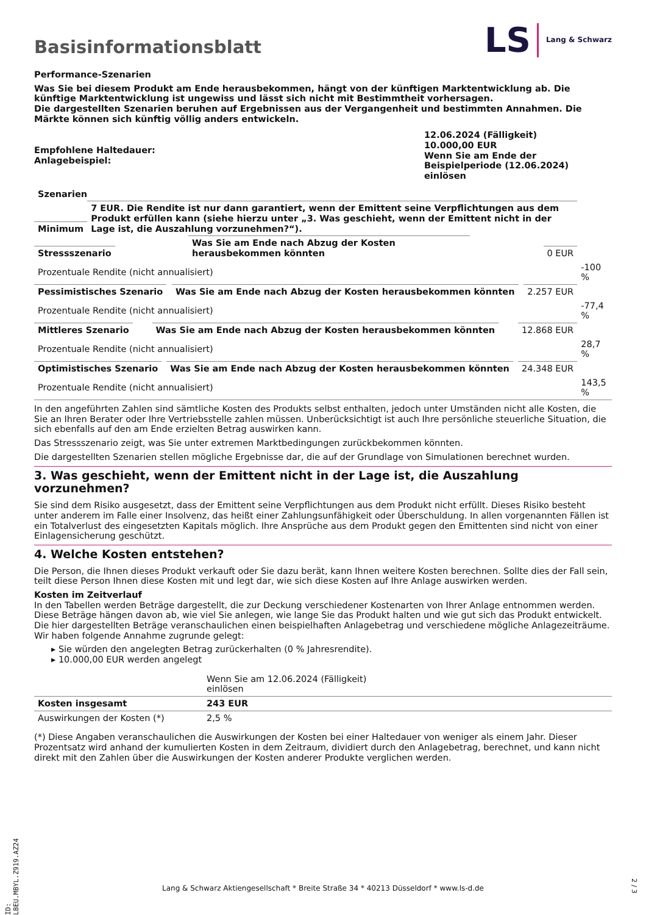Basisinformationsblatt
LS Lang & Schwarz
Performance-Szenarien
Was Sie bei diesem Produkt am Ende herausbekommen, hängt von der künftigen Marktentwicklung ab. Die künftige Marktentwicklung ist ungewiss und lässt sich nicht mit Bestimmtheit vorhersagen.
Die dargestellten Szenarien beruhen auf Ergebnissen aus der Vergangenheit und bestimmten Annahmen. Die Märkte können sich künftig völlig anders entwickeln.
| Empfohlene Haltedauer: Anlagebeispiel: | 12.06.2024 (Fälligkeit) 10.000,00 EUR Wenn Sie am Ende der Beispielperiode (12.06.2024) einlösen |
| Szenarien | | |
| --- | --- | --- |
| Minimum | 7 EUR. Die Rendite ist nur dann garantiert, wenn der Emittent seine Verpflichtungen aus dem Produkt erfüllen kann (siehe hierzu unter „3. Was geschieht, wenn der Emittent nicht in der Lage ist, die Auszahlung vorzunehmen?“). | |
| Stressszenario | Was Sie am Ende nach Abzug der Kosten herausbekommen könnten | 0 EUR |
| | Prozentuale Rendite (nicht annualisiert) | -100 % |
| Pessimistisches Szenario | Was Sie am Ende nach Abzug der Kosten herausbekommen könnten | 2.257 EUR |
| | Prozentuale Rendite (nicht annualisiert) | -77,4 % |
| Mittleres Szenario | Was Sie am Ende nach Abzug der Kosten herausbekommen könnten | 12.868 EUR |
| | Prozentuale Rendite (nicht annualisiert) | 28,7 % |
| Optimistisches Szenario | Was Sie am Ende nach Abzug der Kosten herausbekommen könnten | 24.348 EUR |
| | Prozentuale Rendite (nicht annualisiert) | 143,5 % |
In den angeführten Zahlen sind sämtliche Kosten des Produkts selbst enthalten, jedoch unter Umständen nicht alle Kosten, die Sie an Ihren Berater oder Ihre Vertriebsstelle zahlen müssen. Unberücksichtigt ist auch Ihre persönliche steuerliche Situation, die sich ebenfalls auf den am Ende erzielten Betrag auswirken kann.
Das Stressszenario zeigt, was Sie unter extremen Marktbedingungen zurückbekommen könnten.
Die dargestellten Szenarien stellen mögliche Ergebnisse dar, die auf der Grundlage von Simulationen berechnet wurden.
3. Was geschieht, wenn der Emittent nicht in der Lage ist, die Auszahlung vorzunehmen?
Sie sind dem Risiko ausgesetzt, dass der Emittent seine Verpflichtungen aus dem Produkt nicht erfüllt. Dieses Risiko besteht unter anderem im Falle einer Insolvenz, das heißt einer Zahlungsunfähigkeit oder Überschuldung. In allen vorgenannten Fällen ist ein Totalverlust des eingesetzten Kapitals möglich. Ihre Ansprüche aus dem Produkt gegen den Emittenten sind nicht von einer Einlagensicherung geschützt.
4. Welche Kosten entstehen?
Die Person, die Ihnen dieses Produkt verkauft oder Sie dazu berät, kann Ihnen weitere Kosten berechnen. Sollte dies der Fall sein, teilt diese Person Ihnen diese Kosten mit und legt dar, wie sich diese Kosten auf Ihre Anlage auswirken werden.
Kosten im Zeitverlauf
In den Tabellen werden Beträge dargestellt, die zur Deckung verschiedener Kostenarten von Ihrer Anlage entnommen werden. Diese Beträge hängen davon ab, wie viel Sie anlegen, wie lange Sie das Produkt halten und wie gut sich das Produkt entwickelt. Die hier dargestellten Beträge veranschaulichen einen beispielhaften Anlagebetrag und verschiedene mögliche Anlagezeiträume.
Wir haben folgende Annahme zugrunde gelegt:
▸ Sie würden den angelegten Betrag zurückerhalten (0 % Jahresrendite).
▸ 10.000,00 EUR werden angelegt
| | Wenn Sie am 12.06.2024 (Fälligkeit) einlösen | |
| Kosten insgesamt | 243 EUR | |
| Auswirkungen der Kosten (*) | 2,5 % | |
(*) Diese Angaben veranschaulichen die Auswirkungen der Kosten bei einer Haltedauer von weniger als einem Jahr. Dieser Prozentsatz wird anhand der kumulierten Kosten in dem Zeitraum, dividiert durch den Anlagebetrag, berechnet, und kann nicht direkt mit den Zahlen über die Auswirkungen der Kosten anderer Produkte verglichen werden.
ID: LBEU.MBYL.Z919.AZ24
Lang & Schwarz Aktiengesellschaft * Breite Straße 34 * 40213 Düsseldorf * www.ls-d.de
2 / 3